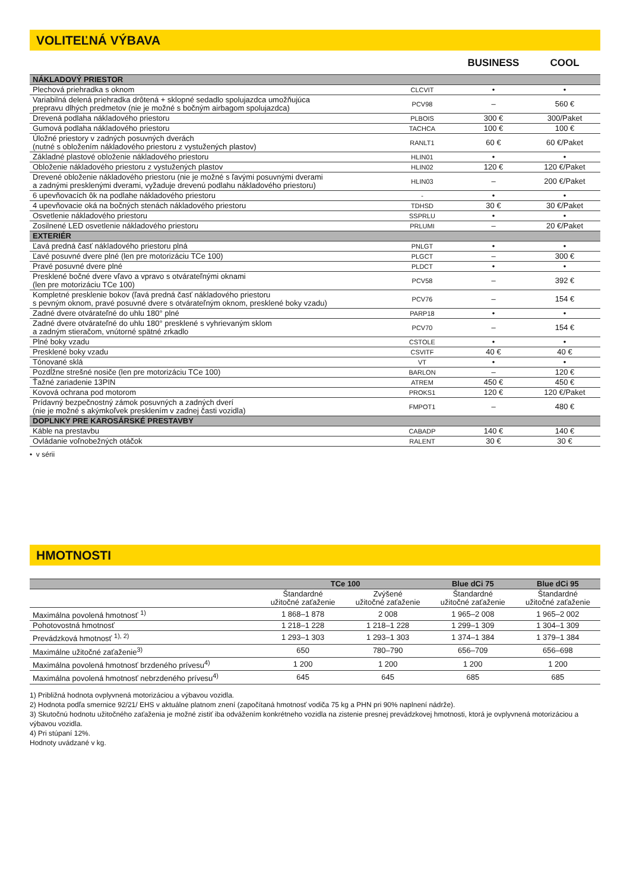VOLITEĽNÁ VÝBAVA
| | | BUSINESS | COOL |
| --- | --- | --- | --- |
| NÁKLADOVÝ PRIESTOR | | | |
| Plechová priehradka s oknom | CLCVIT | • | • |
| Variabilná delená priehradka drôtená + sklopné sedadlo spolujazdca umožňujúca prepravu dlhých predmetov (nie je možné s bočným airbagom spolujazdca) | PCV98 | – | 560 € |
| Drevená podlaha nákladového priestoru | PLBOIS | 300 € | 300/Paket |
| Gumová podlaha nákladového priestoru | TACHCA | 100 € | 100 € |
| Úložné priestory v zadných posuvných dverách (nutné s obložením nákladového priestoru z vystužených plastov) | RANLT1 | 60 € | 60 €/Paket |
| Základné plastové obloženie nákladového priestoru | HLIN01 | • | • |
| Obloženie nákladového priestoru z vystužených plastov | HLIN02 | 120 € | 120 €/Paket |
| Drevené obloženie nákladového priestoru (nie je možné s ľavými posuvnými dverami a zadnými presklenými dverami, vyžaduje drevenú podlahu nákladového priestoru) | HLIN03 | – | 200 €/Paket |
| 6 upevňovacích ôk na podlahe nákladového priestoru | - | • | • |
| 4 upevňovacie oká na bočných stenách nákladového priestoru | TDHSD | 30 € | 30 €/Paket |
| Osvetlenie nákladového priestoru | SSPRLU | • | • |
| Zosilnené LED osvetlenie nákladového priestoru | PRLUMI | – | 20 €/Paket |
| EXTERIÉR | | | |
| Ľavá predná časť nákladového priestoru plná | PNLGT | • | • |
| Ľavé posuvné dvere plné (len pre motorizáciu TCe 100) | PLGCT | – | 300 € |
| Pravé posuvné dvere plné | PLDCT | • | • |
| Presklené bočné dvere vľavo a vpravo s otvárateľnými oknami (len pre motorizáciu TCe 100) | PCV58 | – | 392 € |
| Kompletné presklenie bokov (ľavá predná časť nákladového priestoru s pevným oknom, pravé posuvné dvere s otvárateľným oknom, presklené boky vzadu) | PCV76 | – | 154 € |
| Zadné dvere otvárateľné do uhlu 180° plné | PARP18 | • | • |
| Zadné dvere otvárateľné do uhlu 180° presklené s vyhrievaným sklom a zadným stieračom, vnútorné spätné zrkadlo | PCV70 | – | 154 € |
| Plné boky vzadu | CSTOLE | • | • |
| Presklené boky vzadu | CSVITF | 40 € | 40 € |
| Tónované sklá | VT | • | • |
| Pozdĺžne strešné nosiče (len pre motorizáciu TCe 100) | BARLON | – | 120 € |
| Ťažné zariadenie 13PIN | ATREM | 450 € | 450 € |
| Kovová ochrana pod motorom | PROKS1 | 120 € | 120 €/Paket |
| Prídavný bezpečnostný zámok posuvných a zadných dverí (nie je možné s akýmkoľvek presklením v zadnej časti vozidla) | FMPOT1 | – | 480 € |
| DOPLNKY PRE KAROSÁRSKÉ PRESTAVBY | | | |
| Káble na prestavbu | CABADP | 140 € | 140 € |
| Ovládanie voľnobežných otáčok | RALENT | 30 € | 30 € |
• v sérii
HMOTNOSTI
| | TCe 100 | | Blue dCi 75 | Blue dCi 95 |
| | Štandardné užitočné zaťaženie | Zvýšené užitočné zaťaženie | Štandardné užitočné zaťaženie | Štandardné užitočné zaťaženie |
| Maximálna povolená hmotnosť <sup>1)</sup> | 1 868–1 878 | 2 008 | 1 965–2 008 | 1 965–2 002 |
| Pohotovostná hmotnosť | 1 218–1 228 | 1 218–1 228 | 1 299–1 309 | 1 304–1 309 |
| Prevádzková hmotnosť <sup>1), 2)</sup> | 1 293–1 303 | 1 293–1 303 | 1 374–1 384 | 1 379–1 384 |
| Maximálne užitočné zaťaženie<sup>3)</sup> | 650 | 780–790 | 656–709 | 656–698 |
| Maximálna povolená hmotnosť brzdeného prívesu<sup>4)</sup> | 1 200 | 1 200 | 1 200 | 1 200 |
| Maximálna povolená hmotnosť nebrzdeného prívesu<sup>4)</sup> | 645 | 645 | 685 | 685 |
1) Približná hodnota ovplyvnená motorizáciou a výbavou vozidla.
2) Hodnota podľa smernice 92/21/ EHS v aktuálne platnom znení (započítaná hmotnosť vodiča 75 kg a PHN pri 90% naplnení nádrže).
3) Skutočnú hodnotu užitočného zaťaženia je možné zistiť iba odvážením konkrétneho vozidla na zistenie presnej prevádzkovej hmotnosti, ktorá je ovplyvnená motorizáciou a výbavou vozidla.
4) Pri stúpaní 12%.
Hodnoty uvádzané v kg.